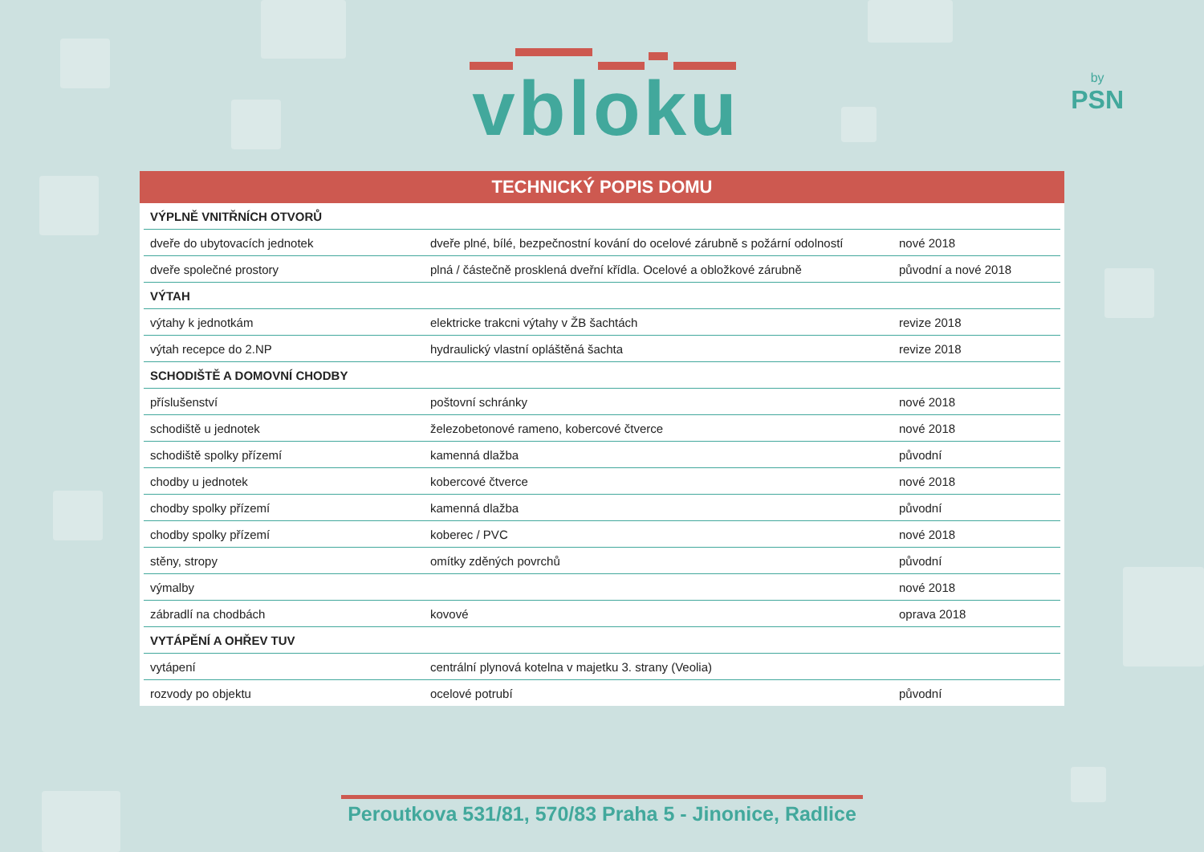vbloku
by
PSN
TECHNICKÝ POPIS DOMU
| VÝPLNĚ VNITŘNÍCH OTVORŮ | | |
| --- | --- | --- |
| dveře do ubytovacích jednotek | dveře plné, bílé, bezpečnostní kování do ocelové zárubně s požární odolností | nové 2018 |
| dveře společné prostory | plná / částečně prosklená dveřní křídla. Ocelové a obložkové zárubně | původní a nové 2018 |
| VÝTAH | | |
| výtahy k jednotkám | elektricke trakcni výtahy v ŽB šachtách | revize 2018 |
| výtah recepce do 2.NP | hydraulický vlastní opláštěná šachta | revize 2018 |
| SCHODIŠTĚ A DOMOVNÍ CHODBY | | |
| příslušenství | poštovní schránky | nové 2018 |
| schodiště u jednotek | železobetonové rameno, kobercové čtverce | nové 2018 |
| schodiště spolky přízemí | kamenná dlažba | původní |
| chodby u jednotek | kobercové čtverce | nové 2018 |
| chodby spolky přízemí | kamenná dlažba | původní |
| chodby spolky přízemí | koberec / PVC | nové 2018 |
| stěny, stropy | omítky zděných povrchů | původní |
| výmalby | | nové 2018 |
| zábradlí na chodbách | kovové | oprava 2018 |
| VYTÁPĚNÍ A OHŘEV TUV | | |
| vytápení | centrální plynová kotelna v majetku 3. strany (Veolia) | |
| rozvody po objektu | ocelové potrubí | původní |
Peroutkova 531/81, 570/83 Praha 5 - Jinonice, Radlice